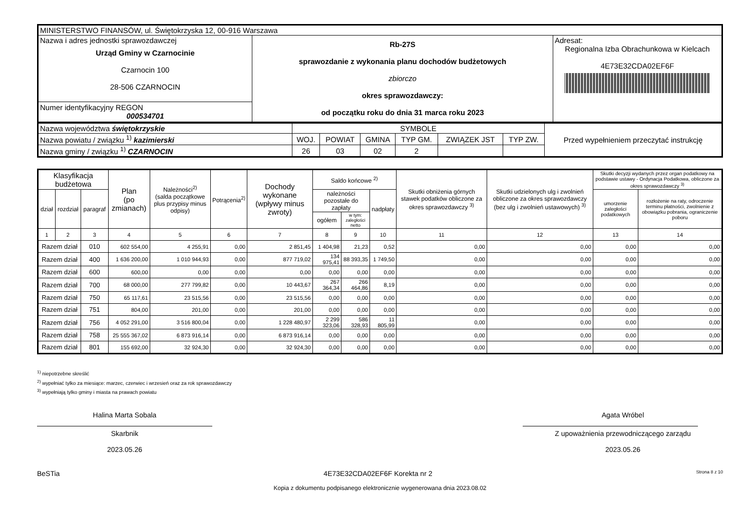| MINISTERSTWO FINANSÓW, ul. Świętokrzyska 12, 00-916 Warszawa | | |
| Nazwa i adres jednostki sprawozdawczej Urząd Gminy w Czarnocinie Czarnocin 100 28-506 CZARNOCIN | Rb-27S sprawozdanie z wykonania planu dochodów budżetowych zbiorczo okres sprawozdawczy: od początku roku do dnia 31 marca roku 2023 | Adresat: Regionalna Izba Obrachunkowa w Kielcach 4E73E32CDA02EF6F |
| Numer identyfikacyjny REGON 000534701 | | |
| Nazwa województwa świętokrzyskie | SYMBOLE | | | | | | Przed wypełnieniem przeczytać instrukcję |
| Nazwa powiatu / związku <sup>1)</sup> kazimierski | WOJ. | POWIAT | GMINA | TYP GM. | ZWIĄZEK JST | TYP ZW. | |
| Nazwa gminy / związku <sup>1)</sup> CZARNOCIN | 26 | 03 | 02 | 2 | | | |
| Klasyfikacja budżetowa | | | Plan (po zmianach) | Należności<sup>2)</sup> (salda początkowe plus przypisy minus odpisy) | Potrącenia<sup>2)</sup> | Dochody wykonane (wpływy minus zwroty) | Saldo końcowe <sup>2)</sup> | | | Skutki obniżenia górnych stawek podatków obliczone za okres sprawozdawczy <sup>3)</sup> | Skutki udzielonych ulg i zwolnień obliczone za okres sprawozdawczy (bez ulg i zwolnień ustawowych) <sup>3)</sup> | Skutki decyzji wydanych przez organ podatkowy na podstawie ustawy - Ordynacja Podatkowa, obliczone za okres sprawozdawczy <sup>3)</sup> | |
| --- | --- | --- | --- | --- | --- | --- | --- | --- | --- | --- | --- | --- | --- |
| dział | rozdział | paragraf | | | | | należności pozostałe do zapłaty | | nadpłaty | | | umorzenie zaległości podatkowych | rozłożenie na raty, odroczenie terminu płatności, zwolnienie z obowiązku pobrania, ograniczenie poboru |
| | | | | | | | ogółem | w tym: zaległości netto | | | | | |
| 1 | 2 | 3 | 4 | 5 | 6 | 7 | 8 | 9 | 10 | 11 | 12 | 13 | 14 |
| Razem dział | | 010 | 602 554,00 | 4 255,91 | 0,00 | 2 851,45 | 1 404,98 | 21,23 | 0,52 | 0,00 | 0,00 | 0,00 | 0,00 |
| Razem dział | | 400 | 1 636 200,00 | 1 010 944,93 | 0,00 | 877 719,02 | 134 975,41 | 88 393,35 | 1 749,50 | 0,00 | 0,00 | 0,00 | 0,00 |
| Razem dział | | 600 | 600,00 | 0,00 | 0,00 | 0,00 | 0,00 | 0,00 | 0,00 | 0,00 | 0,00 | 0,00 | 0,00 |
| Razem dział | | 700 | 68 000,00 | 277 799,82 | 0,00 | 10 443,67 | 267 364,34 | 266 464,86 | 8,19 | 0,00 | 0,00 | 0,00 | 0,00 |
| Razem dział | | 750 | 65 117,61 | 23 515,56 | 0,00 | 23 515,56 | 0,00 | 0,00 | 0,00 | 0,00 | 0,00 | 0,00 | 0,00 |
| Razem dział | | 751 | 804,00 | 201,00 | 0,00 | 201,00 | 0,00 | 0,00 | 0,00 | 0,00 | 0,00 | 0,00 | 0,00 |
| Razem dział | | 756 | 4 052 291,00 | 3 516 800,04 | 0,00 | 1 228 480,97 | 2 299 323,06 | 586 328,93 | 11 805,99 | 0,00 | 0,00 | 0,00 | 0,00 |
| Razem dział | | 758 | 25 555 367,02 | 6 873 916,14 | 0,00 | 6 873 916,14 | 0,00 | 0,00 | 0,00 | 0,00 | 0,00 | 0,00 | 0,00 |
| Razem dział | | 801 | 155 692,00 | 32 924,30 | 0,00 | 32 924,30 | 0,00 | 0,00 | 0,00 | 0,00 | 0,00 | 0,00 | 0,00 |
<sup>1)</sup> niepotrzebne skreślić
<sup>2)</sup> wypełniać tylko za miesiące: marzec, czerwiec i wrzesień oraz za rok sprawozdawczy
<sup>3)</sup> wypełniają tylko gminy i miasta na prawach powiatu
Halina Marta Sobala
Skarbnik
2023.05.26
Agata Wróbel
Z upoważnienia przewodniczącego zarządu
2023.05.26
BeSTia 4E73E32CDA02EF6F Korekta nr 2 Strona 8 z 10
Kopia z dokumentu podpisanego elektronicznie wygenerowana dnia 2023.08.02